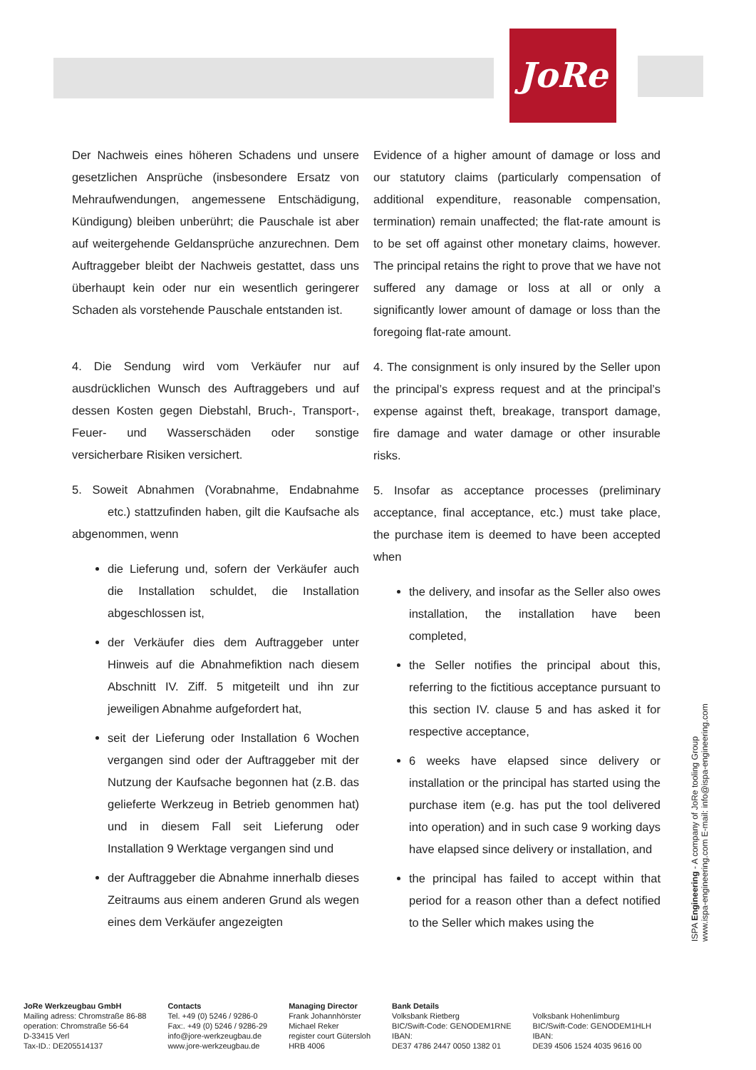JoRe
Der Nachweis eines höheren Schadens und unsere gesetzlichen Ansprüche (insbesondere Ersatz von Mehraufwendungen, angemessene Entschädigung, Kündigung) bleiben unberührt; die Pauschale ist aber auf weitergehende Geldansprüche anzurechnen. Dem Auftraggeber bleibt der Nachweis gestattet, dass uns überhaupt kein oder nur ein wesentlich geringerer Schaden als vorstehende Pauschale entstanden ist.
4. Die Sendung wird vom Verkäufer nur auf ausdrücklichen Wunsch des Auftraggebers und auf dessen Kosten gegen Diebstahl, Bruch-, Transport-, Feuer- und Wasserschäden oder sonstige versicherbare Risiken versichert.
5. Soweit Abnahmen (Vorabnahme, Endabnahme etc.) stattzufinden haben, gilt die Kaufsache als abgenommen, wenn
die Lieferung und, sofern der Verkäufer auch die Installation schuldet, die Installation abgeschlossen ist,
der Verkäufer dies dem Auftraggeber unter Hinweis auf die Abnahmefiktion nach diesem Abschnitt IV. Ziff. 5 mitgeteilt und ihn zur jeweiligen Abnahme aufgefordert hat,
seit der Lieferung oder Installation 6 Wochen vergangen sind oder der Auftraggeber mit der Nutzung der Kaufsache begonnen hat (z.B. das gelieferte Werkzeug in Betrieb genommen hat) und in diesem Fall seit Lieferung oder Installation 9 Werktage vergangen sind und
der Auftraggeber die Abnahme innerhalb dieses Zeitraums aus einem anderen Grund als wegen eines dem Verkäufer angezeigten
Evidence of a higher amount of damage or loss and our statutory claims (particularly compensation of additional expenditure, reasonable compensation, termination) remain unaffected; the flat-rate amount is to be set off against other monetary claims, however. The principal retains the right to prove that we have not suffered any damage or loss at all or only a significantly lower amount of damage or loss than the foregoing flat-rate amount.
4. The consignment is only insured by the Seller upon the principal’s express request and at the principal’s expense against theft, breakage, transport damage, fire damage and water damage or other insurable risks.
5. Insofar as acceptance processes (preliminary acceptance, final acceptance, etc.) must take place, the purchase item is deemed to have been accepted when
the delivery, and insofar as the Seller also owes installation, the installation have been completed,
the Seller notifies the principal about this, referring to the fictitious acceptance pursuant to this section IV. clause 5 and has asked it for respective acceptance,
6 weeks have elapsed since delivery or installation or the principal has started using the purchase item (e.g. has put the tool delivered into operation) and in such case 9 working days have elapsed since delivery or installation, and
the principal has failed to accept within that period for a reason other than a defect notified to the Seller which makes using the
ISPA Engineering - A company of JoRe tooling Group
www.ispa-engineering.com E-mail: info@ispa-engineering.com
JoRe Werkzeugbau GmbH
Mailing adress: Chromstraße 86-88
operation: Chromstraße 56-64
D-33415 Verl
Tax-ID.: DE205514137
Contacts
Tel. +49 (0) 5246 / 9286-0
Fax:. +49 (0) 5246 / 9286-29
info@jore-werkzeugbau.de
www.jore-werkzeugbau.de
Managing Director
Frank Johannhörster
Michael Reker
register court Gütersloh
HRB 4006
Bank Details
Volksbank Rietberg
BIC/Swift-Code: GENODEM1RNE
IBAN:
DE37 4786 2447 0050 1382 01
Volksbank Hohenlimburg
BIC/Swift-Code: GENODEM1HLH
IBAN:
DE39 4506 1524 4035 9616 00